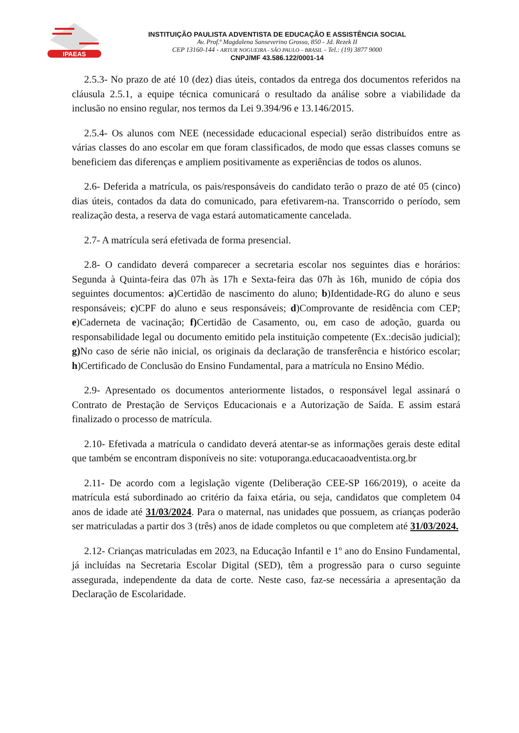IPAEAS
INSTITUIÇÃO PAULISTA ADVENTISTA DE EDUCAÇÃO E ASSISTÊNCIA SOCIAL
Av. Prof.ª Magdalena Sanseverino Grosso, 850 - Jd. Rezek II
CEP 13160-144 - ARTUR NOGUEIRA - SÃO PAULO – BRASIL - Tel.: (19) 3877 9000
CNPJ/MF 43.586.122/0001-14
2.5.3- No prazo de até 10 (dez) dias úteis, contados da entrega dos documentos referidos na cláusula 2.5.1, a equipe técnica comunicará o resultado da análise sobre a viabilidade da inclusão no ensino regular, nos termos da Lei 9.394/96 e 13.146/2015.
2.5.4- Os alunos com NEE (necessidade educacional especial) serão distribuídos entre as várias classes do ano escolar em que foram classificados, de modo que essas classes comuns se beneficiem das diferenças e ampliem positivamente as experiências de todos os alunos.
2.6- Deferida a matrícula, os pais/responsáveis do candidato terão o prazo de até 05 (cinco) dias úteis, contados da data do comunicado, para efetivarem-na. Transcorrido o período, sem realização desta, a reserva de vaga estará automaticamente cancelada.
2.7- A matrícula será efetivada de forma presencial.
2.8- O candidato deverá comparecer a secretaria escolar nos seguintes dias e horários: Segunda à Quinta-feira das 07h às 17h e Sexta-feira das 07h às 16h, munido de cópia dos seguintes documentos: a)Certidão de nascimento do aluno; b)Identidade-RG do aluno e seus responsáveis; c)CPF do aluno e seus responsáveis; d)Comprovante de residência com CEP; e)Caderneta de vacinação; f) Certidão de Casamento, ou, em caso de adoção, guarda ou responsabilidade legal ou documento emitido pela instituição competente (Ex.:decisão judicial); g) No caso de série não inicial, os originais da declaração de transferência e histórico escolar; h)Certificado de Conclusão do Ensino Fundamental, para a matrícula no Ensino Médio.
2.9- Apresentado os documentos anteriormente listados, o responsável legal assinará o Contrato de Prestação de Serviços Educacionais e a Autorização de Saída. E assim estará finalizado o processo de matrícula.
2.10- Efetivada a matrícula o candidato deverá atentar-se as informações gerais deste edital que também se encontram disponíveis no site: votuporanga.educacaoadventista.org.br
2.11- De acordo com a legislação vigente (Deliberação CEE-SP 166/2019), o aceite da matrícula está subordinado ao critério da faixa etária, ou seja, candidatos que completem 04 anos de idade até 31/03/2024. Para o maternal, nas unidades que possuem, as crianças poderão ser matriculadas a partir dos 3 (três) anos de idade completos ou que completem até 31/03/2024.
2.12- Crianças matriculadas em 2023, na Educação Infantil e 1º ano do Ensino Fundamental, já incluídas na Secretaria Escolar Digital (SED), têm a progressão para o curso seguinte assegurada, independente da data de corte. Neste caso, faz-se necessária a apresentação da Declaração de Escolaridade.